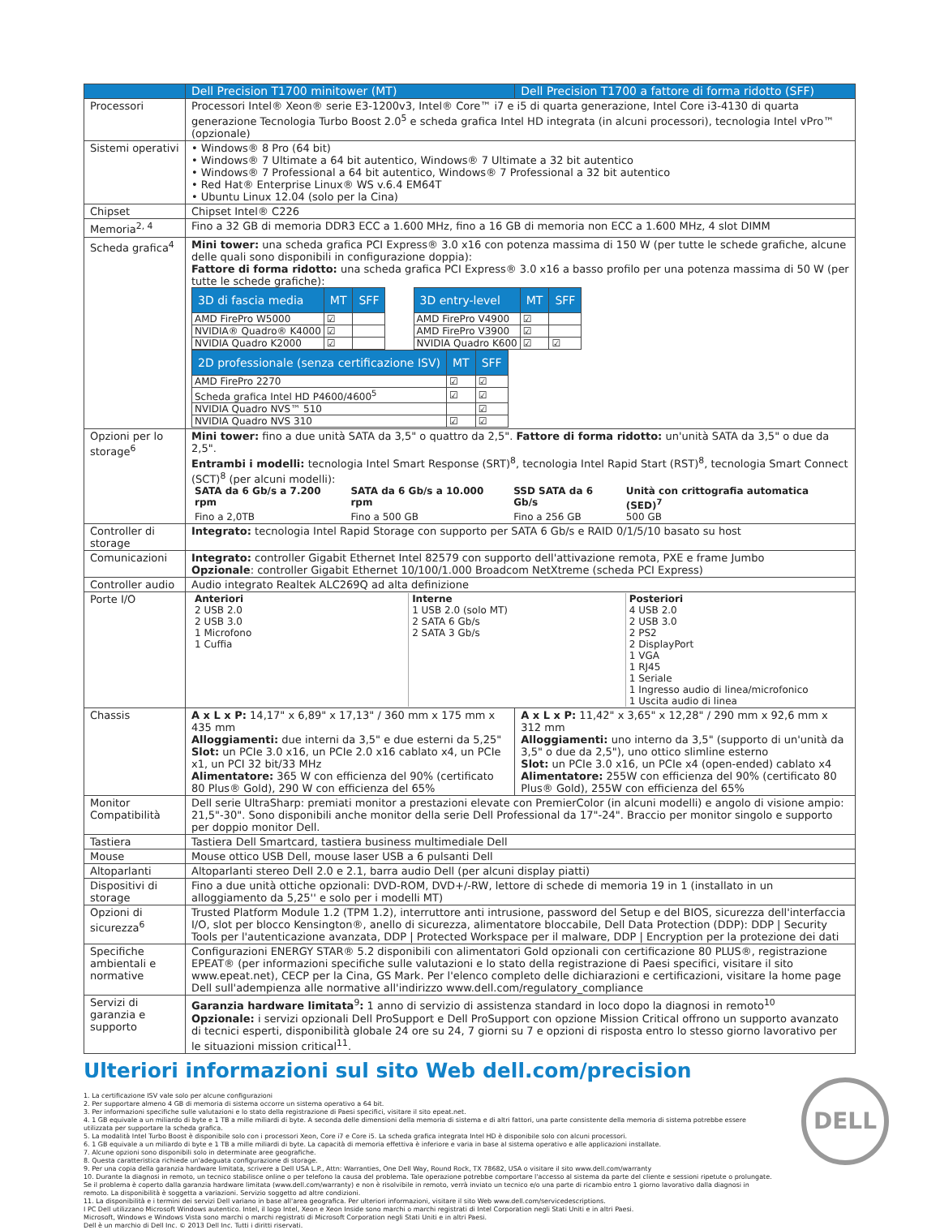| | Dell Precision T1700 minitower (MT) | Dell Precision T1700 a fattore di forma ridotto (SFF) |
| --- | --- | --- |
| Processori | Processori Intel® Xeon® serie E3-1200v3, Intel® Core™ i7 e i5 di quarta generazione, Intel Core i3-4130 di quarta generazione Tecnologia Turbo Boost 2.0<sup>5</sup> e scheda grafica Intel HD integrata (in alcuni processori), tecnologia Intel vPro™ (opzionale) | |
| Sistemi operativi | • Windows® 8 Pro (64 bit) • Windows® 7 Ultimate a 64 bit autentico, Windows® 7 Ultimate a 32 bit autentico • Windows® 7 Professional a 64 bit autentico, Windows® 7 Professional a 32 bit autentico • Red Hat® Enterprise Linux® WS v.6.4 EM64T • Ubuntu Linux 12.04 (solo per la Cina) | |
| Chipset | Chipset Intel® C226 | |
| Memoria<sup>2, 4</sup> | Fino a 32 GB di memoria DDR3 ECC a 1.600 MHz, fino a 16 GB di memoria non ECC a 1.600 MHz, 4 slot DIMM | |
| Scheda grafica<sup>4</sup> | Mini tower: una scheda grafica PCI Express® 3.0 x16 con potenza massima di 150 W (per tutte le schede grafiche, alcune delle quali sono disponibili in configurazione doppia): Fattore di forma ridotto: una scheda grafica PCI Express® 3.0 x16 a basso profilo per una potenza massima di 50 W (per tutte le schede grafiche): / 3D di fascia media / MT / SFF / / --- / --- / --- / / AMD FirePro W5000 / ☑ / / / NVIDIA® Quadro® K4000 / ☑ / / / NVIDIA Quadro K2000 / ☑ / / / 3D entry-level / MT / SFF / / --- / --- / --- / / AMD FirePro V4900 / ☑ / / / AMD FirePro V3900 / ☑ / / / NVIDIA Quadro K600 / ☑ / ☑ / / 2D professionale (senza certificazione ISV) / MT / SFF / / --- / --- / --- / / AMD FirePro 2270 / ☑ / ☑ / / Scheda grafica Intel HD P4600/4600<sup>5</sup> / ☑ / ☑ / / NVIDIA Quadro NVS™ 510 / / ☑ / / NVIDIA Quadro NVS 310 / ☑ / ☑ / | |
| Opzioni per lo storage<sup>6</sup> | Mini tower: fino a due unità SATA da 3,5" o quattro da 2,5". Fattore di forma ridotto: un'unità SATA da 3,5" o due da 2,5". Entrambi i modelli: tecnologia Intel Smart Response (SRT)<sup>8</sup>, tecnologia Intel Rapid Start (RST)<sup>8</sup>, tecnologia Smart Connect (SCT)<sup>8</sup> (per alcuni modelli): / SATA da 6 Gb/s a 7.200 rpm / SATA da 6 Gb/s a 10.000 rpm / SSD SATA da 6 Gb/s / Unità con crittografia automatica (SED)<sup>7</sup> / / Fino a 2,0TB / Fino a 500 GB / Fino a 256 GB / 500 GB / | |
| Controller di storage | Integrato: tecnologia Intel Rapid Storage con supporto per SATA 6 Gb/s e RAID 0/1/5/10 basato su host | |
| Comunicazioni | Integrato: controller Gigabit Ethernet Intel 82579 con supporto dell'attivazione remota, PXE e frame Jumbo Opzionale : controller Gigabit Ethernet 10/100/1.000 Broadcom NetXtreme (scheda PCI Express) | |
| Controller audio | Audio integrato Realtek ALC269Q ad alta definizione | |
| Porte I/O | / Anteriori 2 USB 2.0 2 USB 3.0 1 Microfono 1 Cuffia / Interne 1 USB 2.0 (solo MT) 2 SATA 6 Gb/s 2 SATA 3 Gb/s / Posteriori 4 USB 2.0 2 USB 3.0 2 PS2 2 DisplayPort 1 VGA 1 RJ45 1 Seriale 1 Ingresso audio di linea/microfonico 1 Uscita audio di linea / | |
| Chassis | A x L x P: 14,17" x 6,89" x 17,13" / 360 mm x 175 mm x 435 mm Alloggiamenti: due interni da 3,5" e due esterni da 5,25" Slot: un PCIe 3.0 x16, un PCIe 2.0 x16 cablato x4, un PCIe x1, un PCI 32 bit/33 MHz Alimentatore: 365 W con efficienza del 90% (certificato 80 Plus® Gold), 290 W con efficienza del 65% | A x L x P: 11,42" x 3,65" x 12,28" / 290 mm x 92,6 mm x 312 mm Alloggiamenti: uno interno da 3,5" (supporto di un'unità da 3,5" o due da 2,5"), uno ottico slimline esterno Slot: un PCIe 3.0 x16, un PCIe x4 (open-ended) cablato x4 Alimentatore: 255W con efficienza del 90% (certificato 80 Plus® Gold), 255W con efficienza del 65% |
| Monitor Compatibilità | Dell serie UltraSharp: premiati monitor a prestazioni elevate con PremierColor (in alcuni modelli) e angolo di visione ampio: 21,5"-30". Sono disponibili anche monitor della serie Dell Professional da 17"-24". Braccio per monitor singolo e supporto per doppio monitor Dell. | |
| Tastiera | Tastiera Dell Smartcard, tastiera business multimediale Dell | |
| Mouse | Mouse ottico USB Dell, mouse laser USB a 6 pulsanti Dell | |
| Altoparlanti | Altoparlanti stereo Dell 2.0 e 2.1, barra audio Dell (per alcuni display piatti) | |
| Dispositivi di storage | Fino a due unità ottiche opzionali: DVD-ROM, DVD+/-RW, lettore di schede di memoria 19 in 1 (installato in un alloggiamento da 5,25'' e solo per i modelli MT) | |
| Opzioni di sicurezza<sup>6</sup> | Trusted Platform Module 1.2 (TPM 1.2), interruttore anti intrusione, password del Setup e del BIOS, sicurezza dell'interfaccia I/O, slot per blocco Kensington®, anello di sicurezza, alimentatore bloccabile, Dell Data Protection (DDP): DDP / Security Tools per l'autenticazione avanzata, DDP / Protected Workspace per il malware, DDP / Encryption per la protezione dei dati | |
| Specifiche ambientali e normative | Configurazioni ENERGY STAR® 5.2 disponibili con alimentatori Gold opzionali con certificazione 80 PLUS®, registrazione EPEAT® (per informazioni specifiche sulle valutazioni e lo stato della registrazione di Paesi specifici, visitare il sito www.epeat.net), CECP per la Cina, GS Mark. Per l'elenco completo delle dichiarazioni e certificazioni, visitare la home page Dell sull'adempienza alle normative all'indirizzo www.dell.com/regulatory_compliance | |
| Servizi di garanzia e supporto | Garanzia hardware limitata<sup>9</sup> : 1 anno di servizio di assistenza standard in loco dopo la diagnosi in remoto<sup>10</sup> Opzionale: i servizi opzionali Dell ProSupport e Dell ProSupport con opzione Mission Critical offrono un supporto avanzato di tecnici esperti, disponibilità globale 24 ore su 24, 7 giorni su 7 e opzioni di risposta entro lo stesso giorno lavorativo per le situazioni mission critical<sup>11</sup>. | |
Ulteriori informazioni sul sito Web dell.com/precision
1. La certificazione ISV vale solo per alcune configurazioni
2. Per supportare almeno 4 GB di memoria di sistema occorre un sistema operativo a 64 bit.
3. Per informazioni specifiche sulle valutazioni e lo stato della registrazione di Paesi specifici, visitare il sito epeat.net.
4. 1 GB equivale a un miliardo di byte e 1 TB a mille miliardi di byte. A seconda delle dimensioni della memoria di sistema e di altri fattori, una parte consistente della memoria di sistema potrebbe essere utilizzata per supportare la scheda grafica.
5. La modalità Intel Turbo Boost è disponibile solo con i processori Xeon, Core i7 e Core i5. La scheda grafica integrata Intel HD è disponibile solo con alcuni processori.
6. 1 GB equivale a un miliardo di byte e 1 TB a mille miliardi di byte. La capacità di memoria effettiva è inferiore e varia in base al sistema operativo e alle applicazioni installate.
7. Alcune opzioni sono disponibili solo in determinate aree geografiche.
8. Questa caratteristica richiede un'adeguata configurazione di storage.
9. Per una copia della garanzia hardware limitata, scrivere a Dell USA L.P., Attn: Warranties, One Dell Way, Round Rock, TX 78682, USA o visitare il sito www.dell.com/warranty
10. Durante la diagnosi in remoto, un tecnico stabilisce online o per telefono la causa del problema. Tale operazione potrebbe comportare l'accesso al sistema da parte del cliente e sessioni ripetute o prolungate. Se il problema è coperto dalla garanzia hardware limitata (www.dell.com/warranty) e non è risolvibile in remoto, verrà inviato un tecnico e/o una parte di ricambio entro 1 giorno lavorativo dalla diagnosi in remoto. La disponibilità è soggetta a variazioni. Servizio soggetto ad altre condizioni.
11. La disponibilità e i termini dei servizi Dell variano in base all'area geografica. Per ulteriori informazioni, visitare il sito Web www.dell.com/servicedescriptions.
I PC Dell utilizzano Microsoft Windows autentico. Intel, il logo Intel, Xeon e Xeon Inside sono marchi o marchi registrati di Intel Corporation negli Stati Uniti e in altri Paesi.
Microsoft, Windows e Windows Vista sono marchi o marchi registrati di Microsoft Corporation negli Stati Uniti e in altri Paesi.
Dell è un marchio di Dell Inc. © 2013 Dell Inc. Tutti i diritti riservati.
DELL